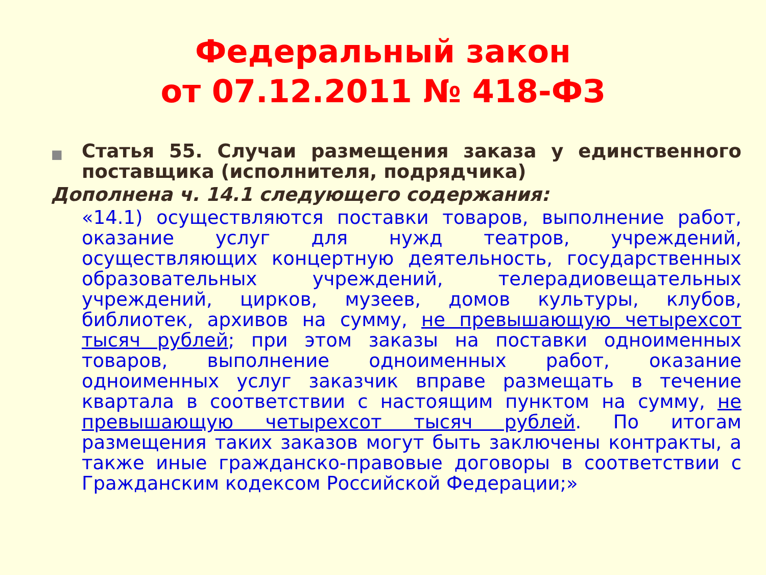Федеральный закон
от 07.12.2011 № 418-ФЗ
■
Статья 55. Случаи размещения заказа у единственного поставщика (исполнителя, подрядчика)
Дополнена ч. 14.1 следующего содержания:
«14.1) осуществляются поставки товаров, выполнение работ, оказание услуг для нужд театров, учреждений, осуществляющих концертную деятельность, государственных образовательных учреждений, телерадиовещательных учреждений, цирков, музеев, домов культуры, клубов, библиотек, архивов на сумму, не превышающую четырехсот тысяч рублей; при этом заказы на поставки одноименных товаров, выполнение одноименных работ, оказание одноименных услуг заказчик вправе размещать в течение квартала в соответствии с настоящим пунктом на сумму, не превышающую четырехсот тысяч рублей. По итогам размещения таких заказов могут быть заключены контракты, а также иные гражданско-правовые договоры в соответствии с Гражданским кодексом Российской Федерации;»